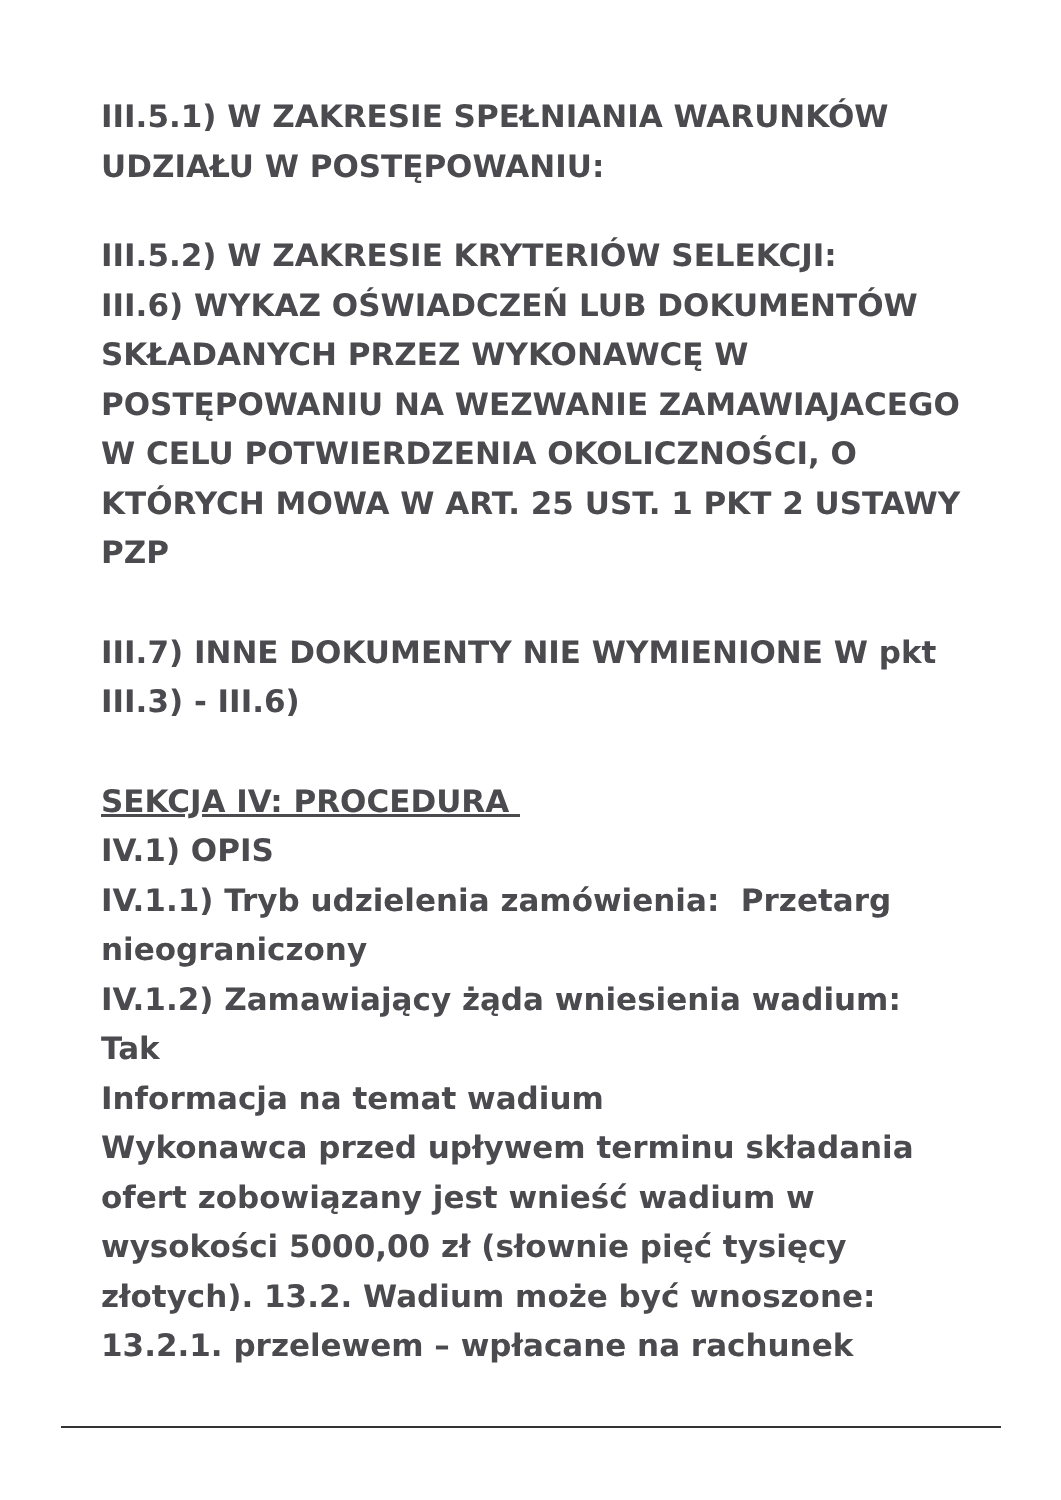III.5.1) W ZAKRESIE SPEŁNIANIA WARUNKÓW UDZIAŁU W POSTĘPOWANIU:
III.5.2) W ZAKRESIE KRYTERIÓW SELEKCJI:
III.6) WYKAZ OŚWIADCZEŃ LUB DOKUMENTÓW SKŁADANYCH PRZEZ WYKONAWCĘ W POSTĘPOWANIU NA WEZWANIE ZAMAWIAJACEGO W CELU POTWIERDZENIA OKOLICZNOŚCI, O KTÓRYCH MOWA W ART. 25 UST. 1 PKT 2 USTAWY PZP
III.7) INNE DOKUMENTY NIE WYMIENIONE W pkt III.3) - III.6)
SEKCJA IV: PROCEDURA
IV.1) OPIS
IV.1.1) Tryb udzielenia zamówienia: Przetarg nieograniczony
IV.1.2) Zamawiający żąda wniesienia wadium: Tak
Informacja na temat wadium
Wykonawca przed upływem terminu składania ofert zobowiązany jest wnieść wadium w wysokości 5000,00 zł (słownie pięć tysięcy złotych). 13.2. Wadium może być wnoszone: 13.2.1. przelewem – wpłacane na rachunek